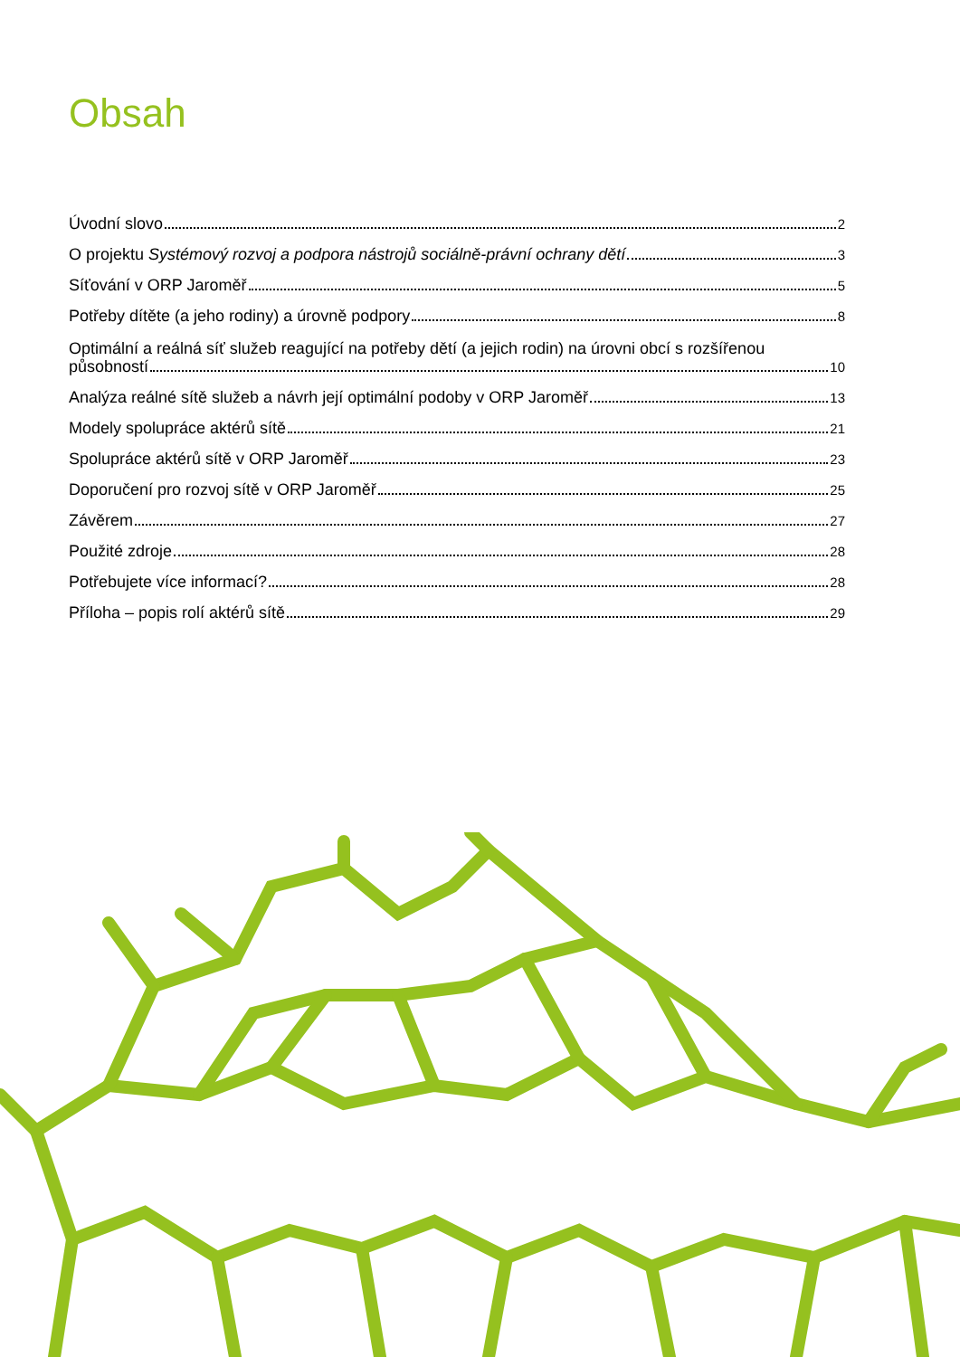Obsah
Úvodní slovo 2
O projektu Systémový rozvoj a podpora nástrojů sociálně-právní ochrany dětí 3
Síťování v ORP Jaroměř 5
Potřeby dítěte (a jeho rodiny) a úrovně podpory 8
Optimální a reálná síť služeb reagující na potřeby dětí (a jejich rodin) na úrovni obcí s rozšířenou
působností 10
Analýza reálné sítě služeb a návrh její optimální podoby v ORP Jaroměř 13
Modely spolupráce aktérů sítě 21
Spolupráce aktérů sítě v ORP Jaroměř 23
Doporučení pro rozvoj sítě v ORP Jaroměř 25
Závěrem 27
Použité zdroje 28
Potřebujete více informací? 28
Příloha – popis rolí aktérů sítě 29